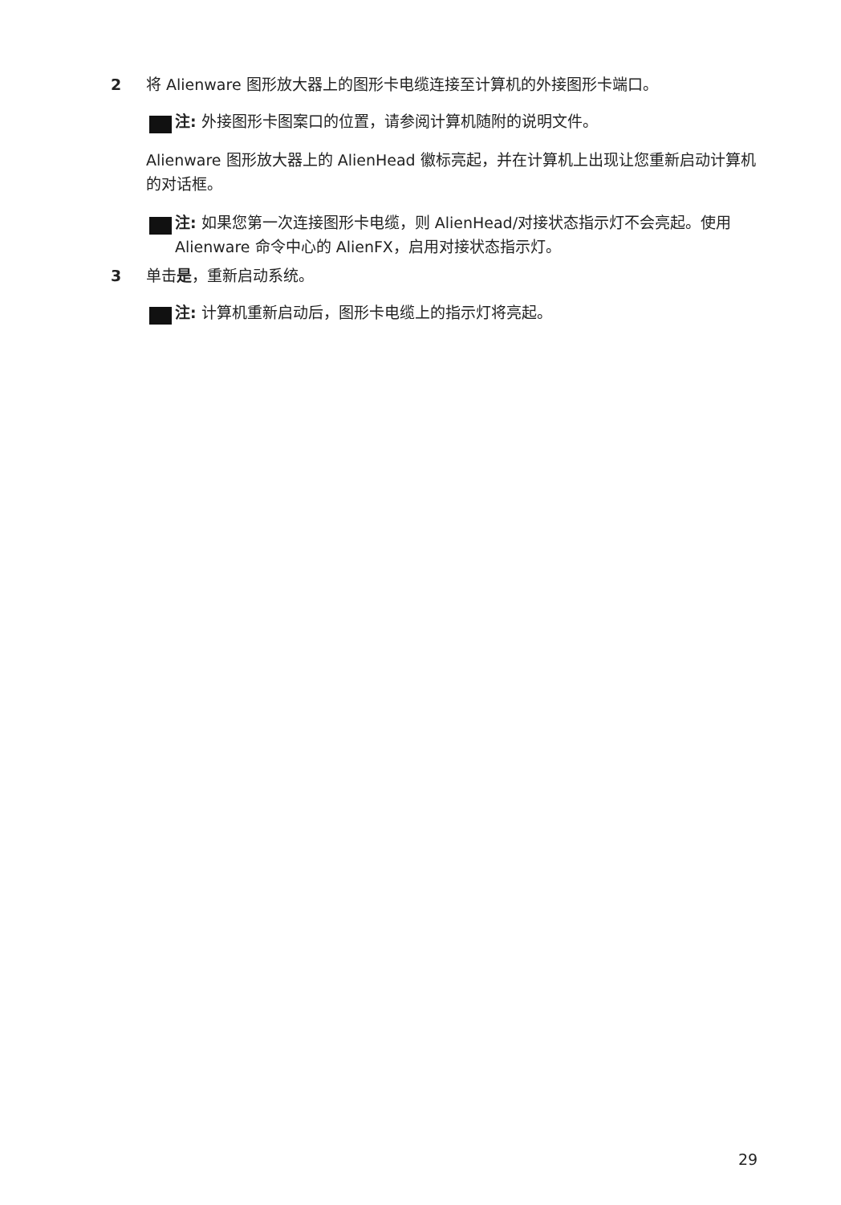2 将 Alienware 图形放大器上的图形卡电缆连接至计算机的外接图形卡端口。
注: 外接图形卡图案口的位置，请参阅计算机随附的说明文件。
Alienware 图形放大器上的 AlienHead 徽标亮起，并在计算机上出现让您重新启动计算机的对话框。
注: 如果您第一次连接图形卡电缆，则 AlienHead/对接状态指示灯不会亮起。使用 Alienware 命令中心的 AlienFX，启用对接状态指示灯。
3 单击是，重新启动系统。
注: 计算机重新启动后，图形卡电缆上的指示灯将亮起。
29